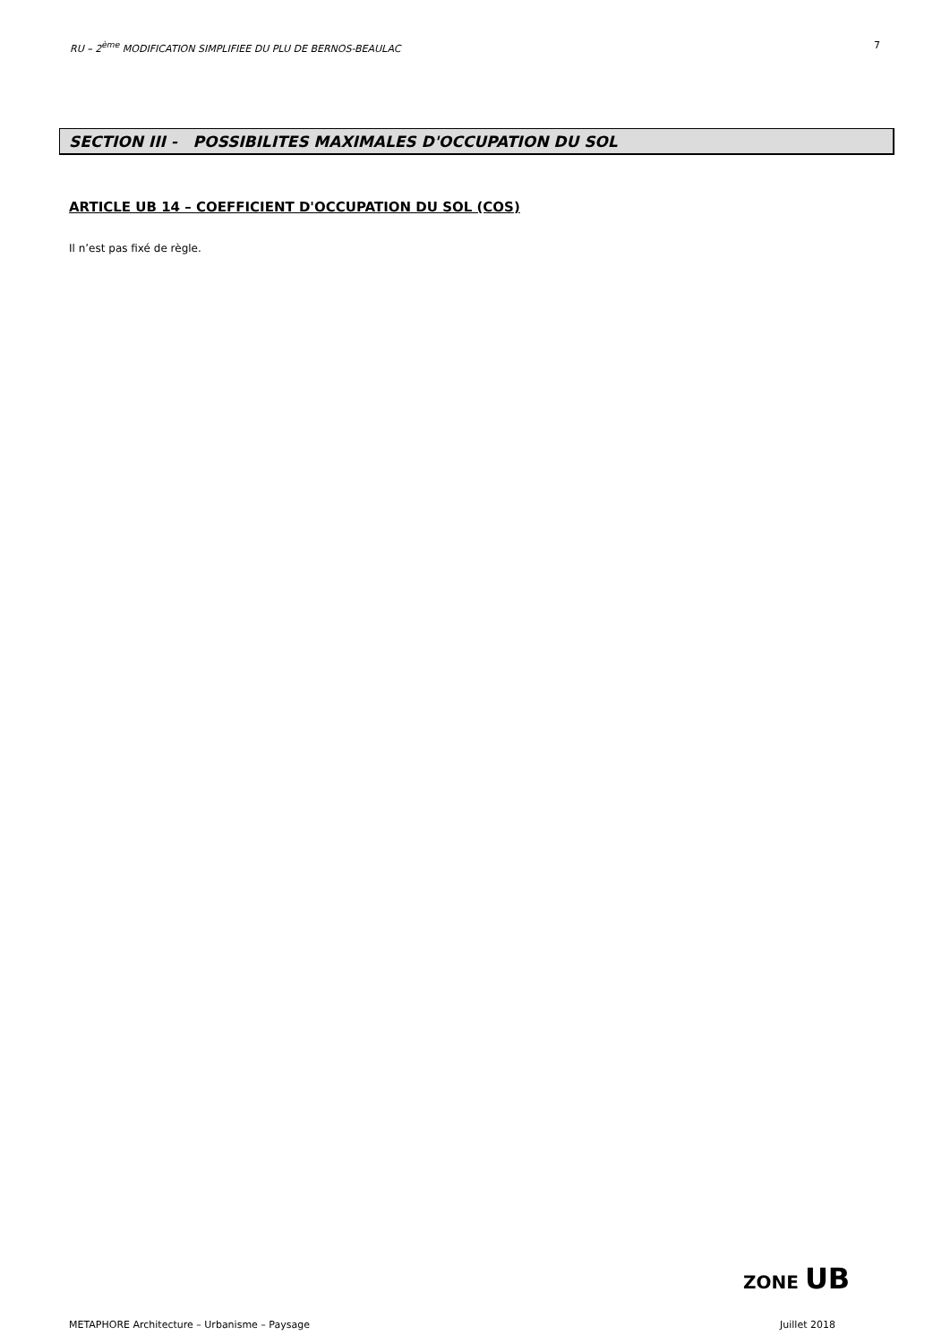RU – 2<sup>ème</sup> MODIFICATION SIMPLIFIEE DU PLU DE BERNOS-BEAULAC 7
SECTION III - POSSIBILITES MAXIMALES D'OCCUPATION DU SOL
ARTICLE UB 14 – COEFFICIENT D'OCCUPATION DU SOL (COS)
Il n’est pas fixé de règle.
ZONE UB
METAPHORE Architecture – Urbanisme – Paysage Juillet 2018